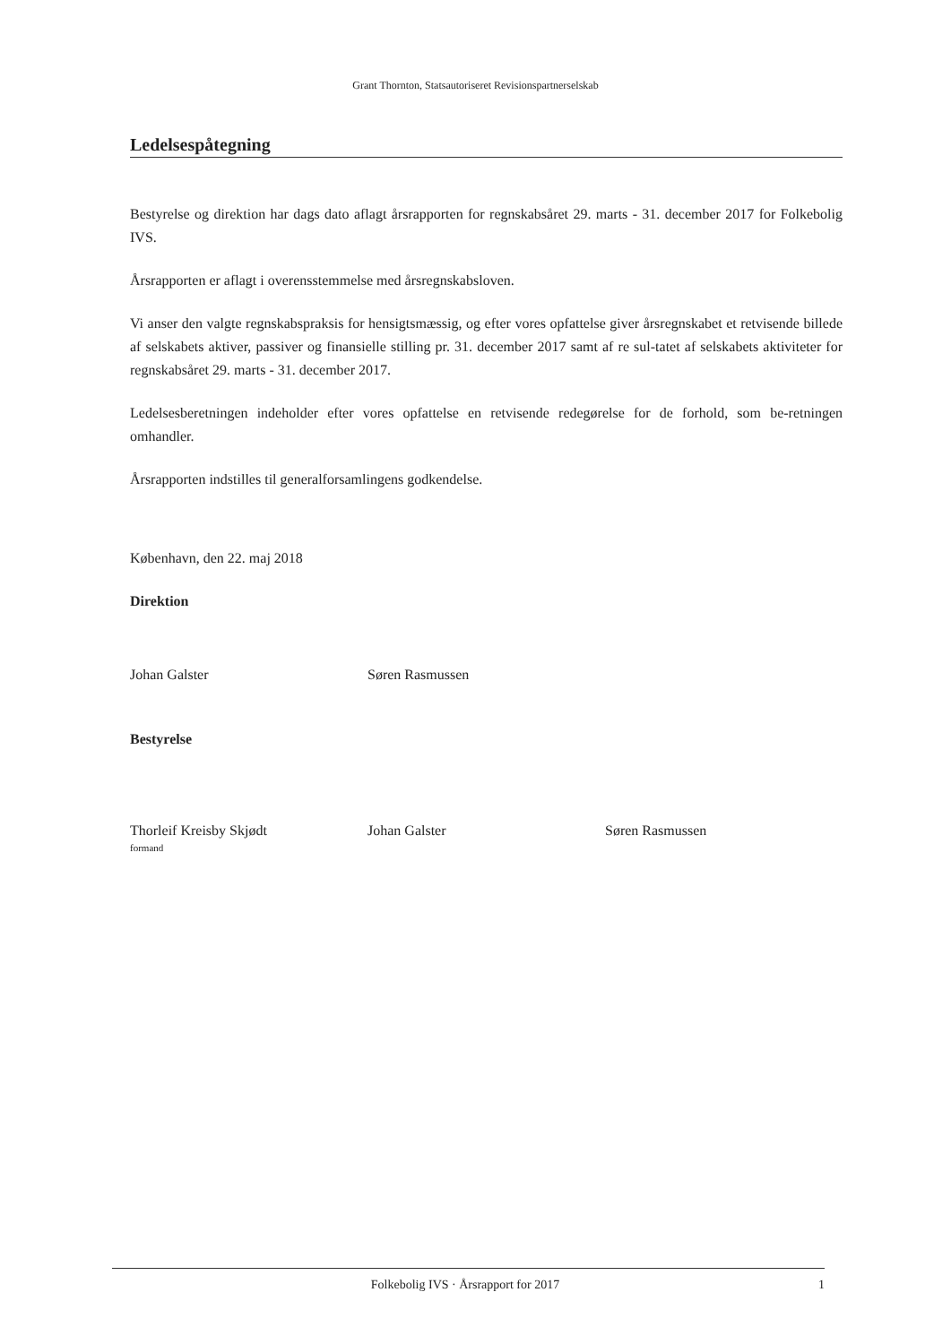Grant Thornton, Statsautoriseret Revisionspartnerselskab
Ledelsespåtegning
Bestyrelse og direktion har dags dato aflagt årsrapporten for regnskabsåret 29. marts - 31. december 2017 for Folkebolig IVS.
Årsrapporten er aflagt i overensstemmelse med årsregnskabsloven.
Vi anser den valgte regnskabspraksis for hensigtsmæssig, og efter vores opfattelse giver årsregnskabet et retvisende billede af selskabets aktiver, passiver og finansielle stilling pr. 31. december 2017 samt af re sul-tatet af selskabets aktiviteter for regnskabsåret 29. marts - 31. december 2017.
Ledelsesberetningen indeholder efter vores opfattelse en retvisende redegørelse for de forhold, som be-retningen omhandler.
Årsrapporten indstilles til generalforsamlingens godkendelse.
København, den 22. maj 2018
Direktion
Johan Galster Søren Rasmussen
Bestyrelse
Thorleif Kreisby Skjødt
formand
Johan Galster Søren Rasmussen
Folkebolig IVS · Årsrapport for 2017 1